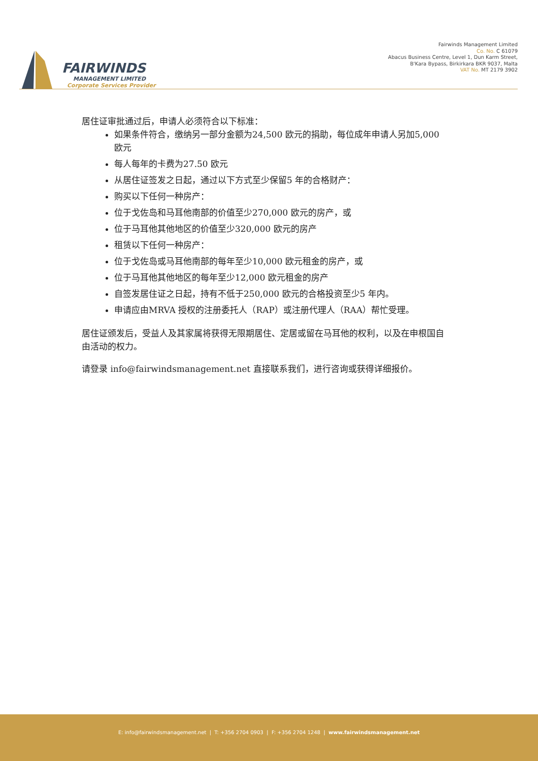FAIRWINDS
MANAGEMENT LIMITED
Corporate Services Provider
Fairwinds Management Limited
Co. No. C 61079
Abacus Business Centre, Level 1, Dun Karm Street,
B'Kara Bypass, Birkirkara BKR 9037, Malta
VAT No. MT 2179 3902
居住证审批通过后，申请人必须符合以下标准：
如果条件符合，缴纳另一部分金额为24,500 欧元的捐助，每位成年申请人另加5,000 欧元
每人每年的卡费为27.50 欧元
从居住证签发之日起，通过以下方式至少保留5 年的合格财产：
购买以下任何一种房产：
位于戈佐岛和马耳他南部的价值至少270,000 欧元的房产，或
位于马耳他其他地区的价值至少320,000 欧元的房产
租赁以下任何一种房产：
位于戈佐岛或马耳他南部的每年至少10,000 欧元租金的房产，或
位于马耳他其他地区的每年至少12,000 欧元租金的房产
自签发居住证之日起，持有不低于250,000 欧元的合格投资至少5 年内。
申请应由MRVA 授权的注册委托人（RAP）或注册代理人（RAA）帮忙受理。
居住证颁发后，受益人及其家属将获得无限期居住、定居或留在马耳他的权利，以及在申根国自由活动的权力。
请登录 info@fairwindsmanagement.net 直接联系我们，进行咨询或获得详细报价。
E: info@fairwindsmanagement.net | T: +356 2704 0903 | F: +356 2704 1248 | www.fairwindsmanagement.net